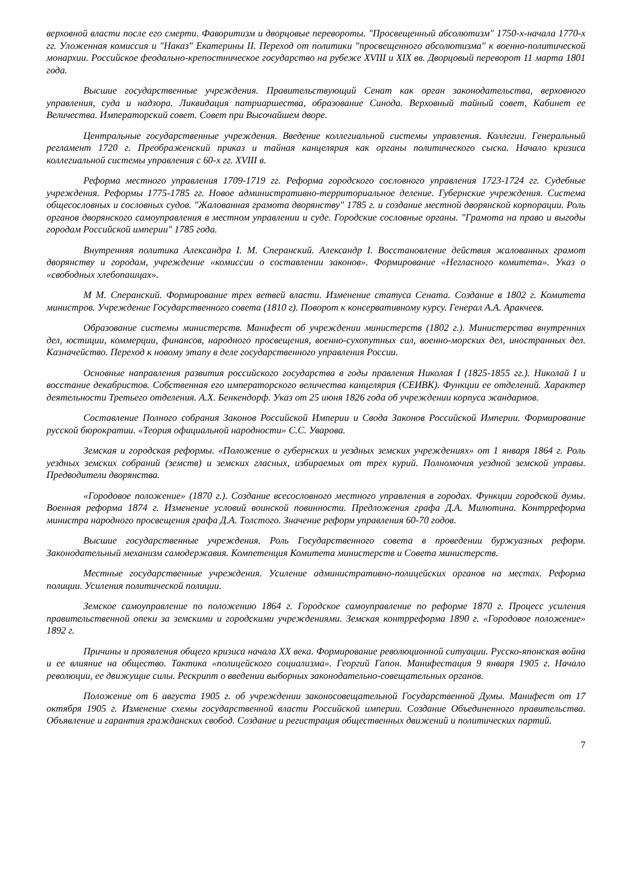верховной власти после его смерти. Фаворитизм и дворцовые перевороты. "Просвещенный абсолютизм" 1750-х-начала 1770-х гг. Уложенная комиссия и "Наказ" Екатерины II. Переход от политики "просвещенного абсолютизма" к военно-политической монархии. Российское феодально-крепостническое государство на рубеже XVIII и XIX вв. Дворцовый переворот 11 марта 1801 года.
Высшие государственные учреждения. Правительствующий Сенат как орган законодательства, верховного управления, суда и надзора. Ликвидация патриаршества, образование Синода. Верховный тайный совет, Кабинет ее Величества. Императорский совет. Совет при Высочайшем дворе.
Центральные государственные учреждения. Введение коллегиальной системы управления. Коллегии. Генеральный регламент 1720 г. Преображенский приказ и тайная канцелярия как органы политического сыска. Начало кризиса коллегиальной системы управления с 60-х гг. XVIII в.
Реформа местного управления 1709-1719 гг. Реформа городского сословного управления 1723-1724 гг. Судебные учреждения. Реформы 1775-1785 гг. Новое административно-территориальное деление. Губернские учреждения. Система общесословных и сословных судов. "Жалованная грамота дворянству" 1785 г. и создание местной дворянской корпорации. Роль органов дворянского самоуправления в местном управлении и суде. Городские сословные органы. "Грамота на право и выгоды городам Российской империи" 1785 года.
Внутренняя политика Александра I. М. Сперанский. Александр I. Восстановление действия жалованных грамот дворянству и городам, учреждение «комиссии о составлении законов». Формирование «Негласного комитета». Указ о «свободных хлебопашцах».
М М. Сперанский. Формирование трех ветвей власти. Изменение статуса Сената. Создание в 1802 г. Комитета министров. Учреждение Государственного совета (1810 г). Поворот к консервативному курсу. Генерал А.А. Аракчеев.
Образование системы министерств. Манифест об учреждении министерств (1802 г.). Министерства внутренних дел, юстиции, коммерции, финансов, народного просвещения, военно-сухопутных сил, военно-морских дел, иностранных дел. Казначейство. Переход к новому этапу в деле государственного управления России.
Основные направления развития российского государства в годы правления Николая I (1825-1855 гг.). Николай I и восстание декабристов. Собственная его императорского величества канцелярия (СЕИВК). Функции ее отделений. Характер деятельности Третьего отделения. А.Х. Бенкендорф. Указ от 25 июня 1826 года об учреждении корпуса жандармов.
Составление Полного собрания Законов Российской Империи и Свода Законов Российской Империи. Формирование русской бюрократии. «Теория официальной народности» С.С. Уварова.
Земская и городская реформы. «Положение о губернских и уездных земских учреждениях» от 1 января 1864 г. Роль уездных земских собраний (земств) и земских гласных, избираемых от трех курий. Полномочия уездной земской управы. Предводители дворянства.
«Городовое положение» (1870 г.). Создание всесословного местного управления в городах. Функции городской думы. Военная реформа 1874 г. Изменение условий воинской повинности. Предложения графа Д.А. Милютина. Контрреформа министра народного просвещения графа Д.А. Толстого. Значение реформ управления 60-70 годов.
Высшие государственные учреждения. Роль Государственного совета в проведении буржуазных реформ. Законодательный механизм самодержавия. Компетенция Комитета министерств и Совета министерств.
Местные государственные учреждения. Усиление административно-полицейских органов на местах. Реформа полиции. Усиления политической полиции.
Земское самоуправление по положению 1864 г. Городское самоуправление по реформе 1870 г. Процесс усиления правительственной опеки за земскими и городскими учреждениями. Земская контрреформа 1890 г. «Городовое положение» 1892 г.
Причины и проявления общего кризиса начала XX века. Формирование революционной ситуации. Русско-японская война и ее влияние на общество. Тактика «полицейского социализма». Георгий Гапон. Манифестация 9 января 1905 г. Начало революции, ее движущие силы. Рескрипт о введении выборных законодательно-совещательных органов.
Положение от 6 августа 1905 г. об учреждении законосовещательной Государственной Думы. Манифест от 17 октября 1905 г. Изменение схемы государственной власти Российской империи. Создание Объединенного правительства. Объявление и гарантия гражданских свобод. Создание и регистрация общественных движений и политических партий.
7